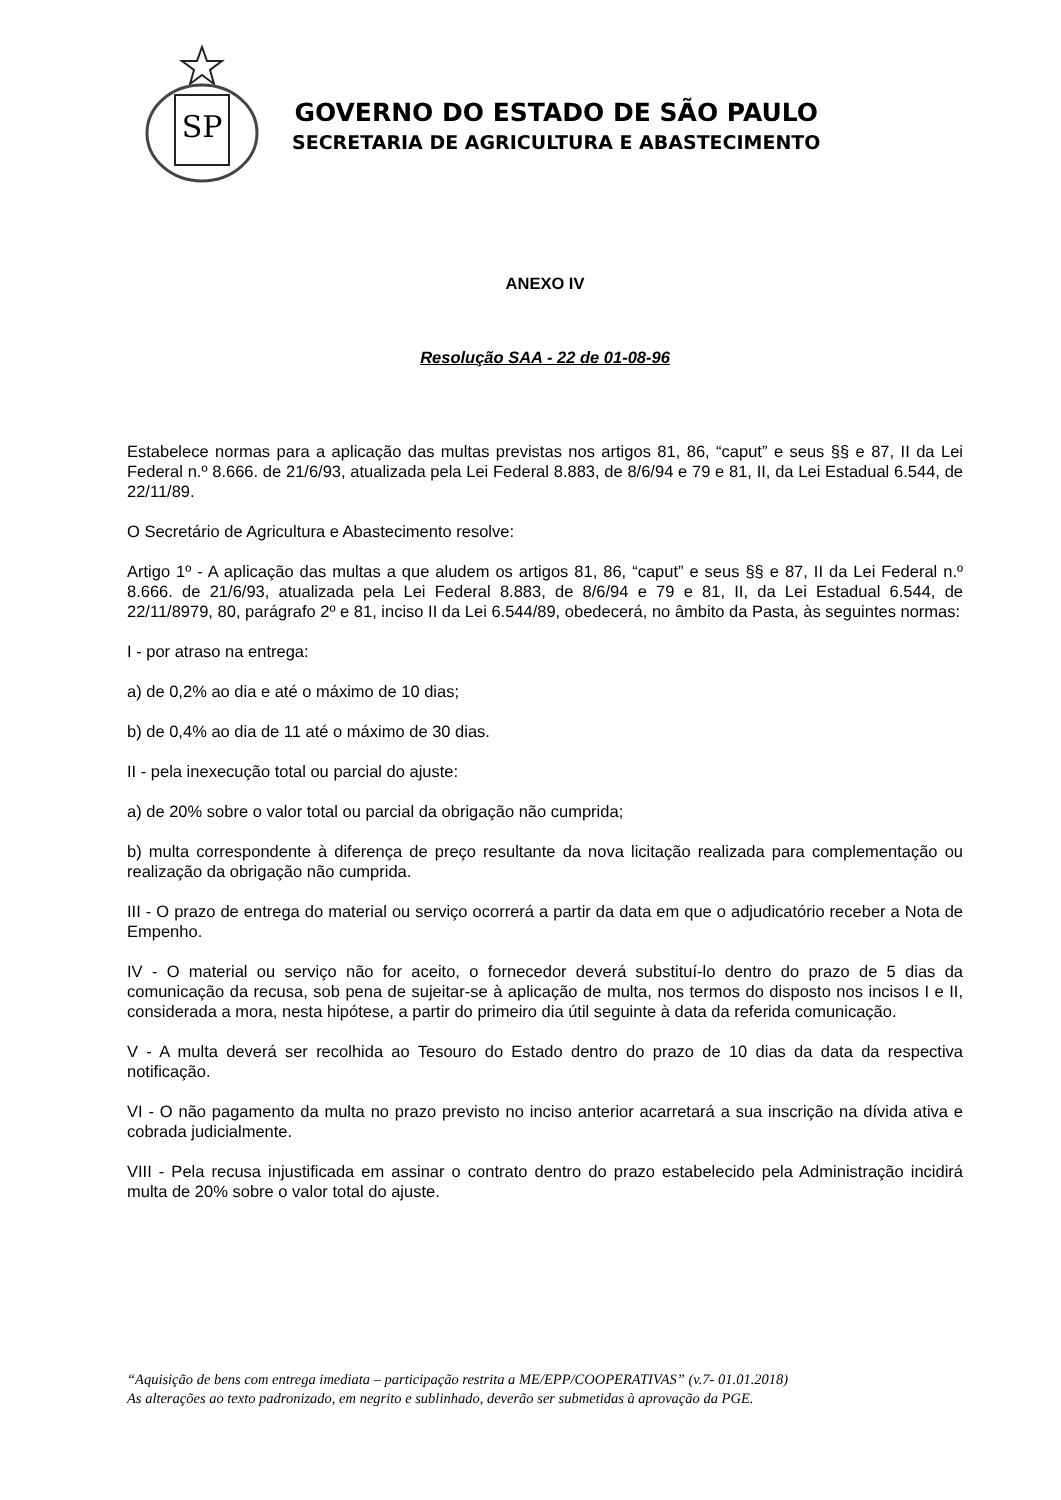SP
GOVERNO DO ESTADO DE SÃO PAULO
SECRETARIA DE AGRICULTURA E ABASTECIMENTO
ANEXO IV
Resolução SAA - 22 de 01-08-96
Estabelece normas para a aplicação das multas previstas nos artigos 81, 86, “caput” e seus §§ e 87, II da Lei Federal n.º 8.666. de 21/6/93, atualizada pela Lei Federal 8.883, de 8/6/94 e 79 e 81, II, da Lei Estadual 6.544, de 22/11/89.
O Secretário de Agricultura e Abastecimento resolve:
Artigo 1º - A aplicação das multas a que aludem os artigos 81, 86, “caput” e seus §§ e 87, II da Lei Federal n.º 8.666. de 21/6/93, atualizada pela Lei Federal 8.883, de 8/6/94 e 79 e 81, II, da Lei Estadual 6.544, de 22/11/8979, 80, parágrafo 2º e 81, inciso II da Lei 6.544/89, obedecerá, no âmbito da Pasta, às seguintes normas:
I - por atraso na entrega:
a) de 0,2% ao dia e até o máximo de 10 dias;
b) de 0,4% ao dia de 11 até o máximo de 30 dias.
II - pela inexecução total ou parcial do ajuste:
a) de 20% sobre o valor total ou parcial da obrigação não cumprida;
b) multa correspondente à diferença de preço resultante da nova licitação realizada para complementação ou realização da obrigação não cumprida.
III - O prazo de entrega do material ou serviço ocorrerá a partir da data em que o adjudicatório receber a Nota de Empenho.
IV - O material ou serviço não for aceito, o fornecedor deverá substituí-lo dentro do prazo de 5 dias da comunicação da recusa, sob pena de sujeitar-se à aplicação de multa, nos termos do disposto nos incisos I e II, considerada a mora, nesta hipótese, a partir do primeiro dia útil seguinte à data da referida comunicação.
V - A multa deverá ser recolhida ao Tesouro do Estado dentro do prazo de 10 dias da data da respectiva notificação.
VI - O não pagamento da multa no prazo previsto no inciso anterior acarretará a sua inscrição na dívida ativa e cobrada judicialmente.
VIII - Pela recusa injustificada em assinar o contrato dentro do prazo estabelecido pela Administração incidirá multa de 20% sobre o valor total do ajuste.
“Aquisição de bens com entrega imediata – participação restrita a ME/EPP/COOPERATIVAS” (v.7- 01.01.2018)
As alterações ao texto padronizado, em negrito e sublinhado, deverão ser submetidas à aprovação da PGE.